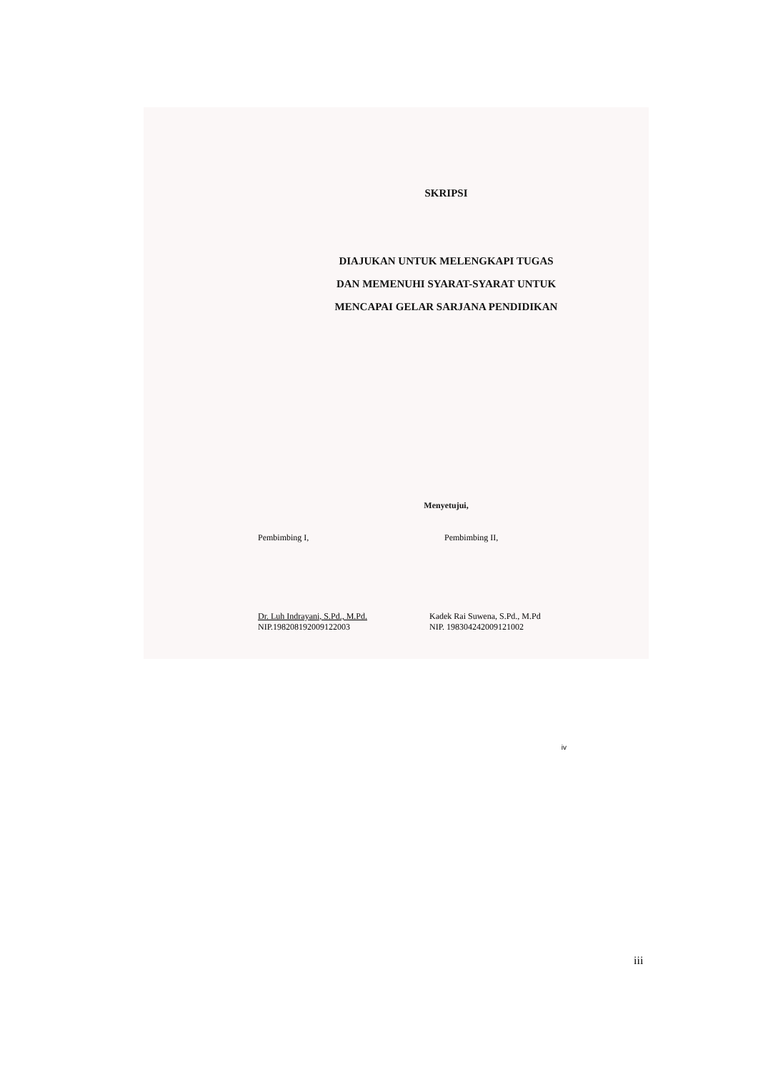SKRIPSI
DIAJUKAN UNTUK MELENGKAPI TUGAS
DAN MEMENUHI SYARAT-SYARAT UNTUK
MENCAPAI GELAR SARJANA PENDIDIKAN
Menyetujui,
Pembimbing I,
Dr. Luh Indrayani, S.Pd., M.Pd.
NIP.198208192009122003
Pembimbing II,
Kadek Rai Suwena, S.Pd., M.Pd
NIP. 198304242009121002
iv
iii